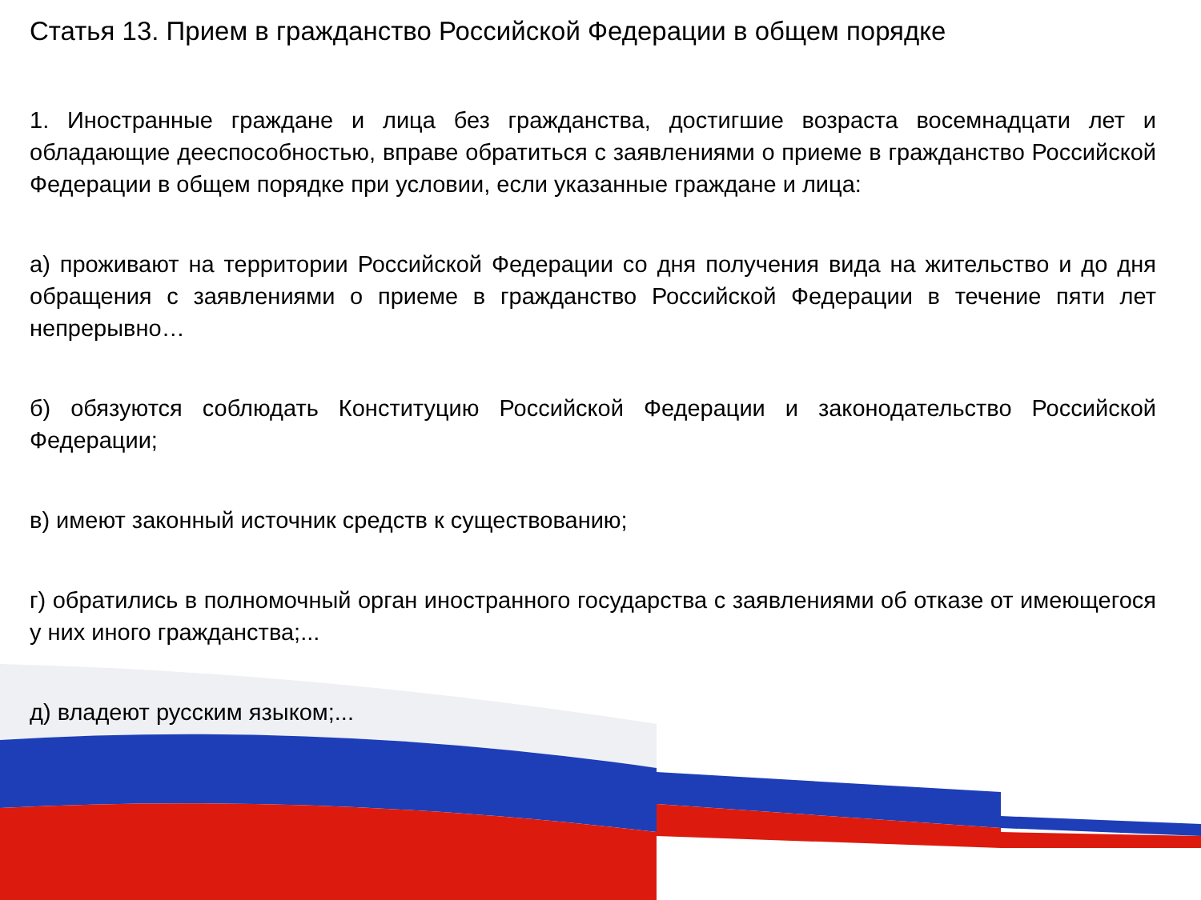Статья 13. Прием в гражданство Российской Федерации в общем порядке
1. Иностранные граждане и лица без гражданства, достигшие возраста восемнадцати лет и обладающие дееспособностью, вправе обратиться с заявлениями о приеме в гражданство Российской Федерации в общем порядке при условии, если указанные граждане и лица:
а) проживают на территории Российской Федерации со дня получения вида на жительство и до дня обращения с заявлениями о приеме в гражданство Российской Федерации в течение пяти лет непрерывно…
б) обязуются соблюдать Конституцию Российской Федерации и законодательство Российской Федерации;
в) имеют законный источник средств к существованию;
г) обратились в полномочный орган иностранного государства с заявлениями об отказе от имеющегося у них иного гражданства;...
д) владеют русским языком;...